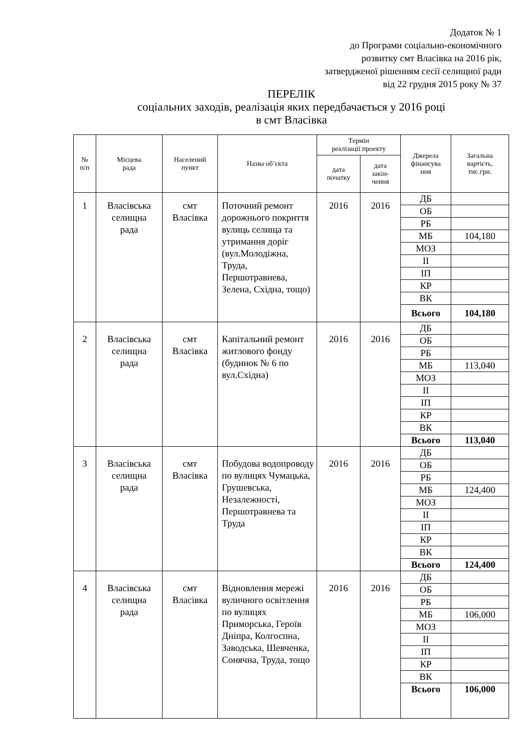Додаток № 1
до Програми соціально-економічного
розвитку смт Власівка на 2016 рік,
затвердженої рішенням сесії селищної ради
від 22 грудня 2015 року № 37
ПЕРЕЛІК
соціальних заходів, реалізація яких передбачається у 2016 році
в смт Власівка
| № п/п | Місцева рада | Населений пункт | Назва об’єкта | Термін реалізації проекту | | Джерела фінансува ння | Загальна вартість, тис.грн. |
| --- | --- | --- | --- | --- | --- | --- | --- |
| | | | | дата початку | дата закін- чення | | |
| 1 | Власівська селищна рада | смт Власівка | Поточний ремонт дорожнього покриття вулиць селища та утримання доріг (вул.Молодіжна, Труда, Першотравнева, Зелена, Східна, тощо) | 2016 | 2016 | ДБ | |
| | | | | | | ОБ | |
| | | | | | | РБ | |
| | | | | | | МБ | 104,180 |
| | | | | | | МОЗ | |
| | | | | | | ІІ | |
| | | | | | | ІП | |
| | | | | | | КР | |
| | | | | | | ВК | |
| | | | | | | Всього | 104,180 |
| 2 | Власівська селищна рада | смт Власівка | Капітальний ремонт житлового фонду (будинок № 6 по вул.Східна) | 2016 | 2016 | ДБ | |
| | | | | | | ОБ | |
| | | | | | | РБ | |
| | | | | | | МБ | 113,040 |
| | | | | | | МОЗ | |
| | | | | | | ІІ | |
| | | | | | | ІП | |
| | | | | | | КР | |
| | | | | | | ВК | |
| | | | | | | Всього | 113,040 |
| 3 | Власівська селищна рада | смт Власівка | Побудова водопроводу по вулицях Чумацька, Грушевська, Незалежності, Першотравнева та Труда | 2016 | 2016 | ДБ | |
| | | | | | | ОБ | |
| | | | | | | РБ | |
| | | | | | | МБ | 124,400 |
| | | | | | | МОЗ | |
| | | | | | | ІІ | |
| | | | | | | ІП | |
| | | | | | | КР | |
| | | | | | | ВК | |
| | | | | | | Всього | 124,400 |
| 4 | Власівська селищна рада | смт Власівка | Відновлення мережі вуличного освітлення по вулицях Приморська, Героїв Дніпра, Колгоспна, Заводська, Шевченка, Сонячна, Труда, тощо | 2016 | 2016 | ДБ | |
| | | | | | | ОБ | |
| | | | | | | РБ | |
| | | | | | | МБ | 106,000 |
| | | | | | | МОЗ | |
| | | | | | | ІІ | |
| | | | | | | ІП | |
| | | | | | | КР | |
| | | | | | | ВК | |
| | | | | | | Всього | 106,000 |